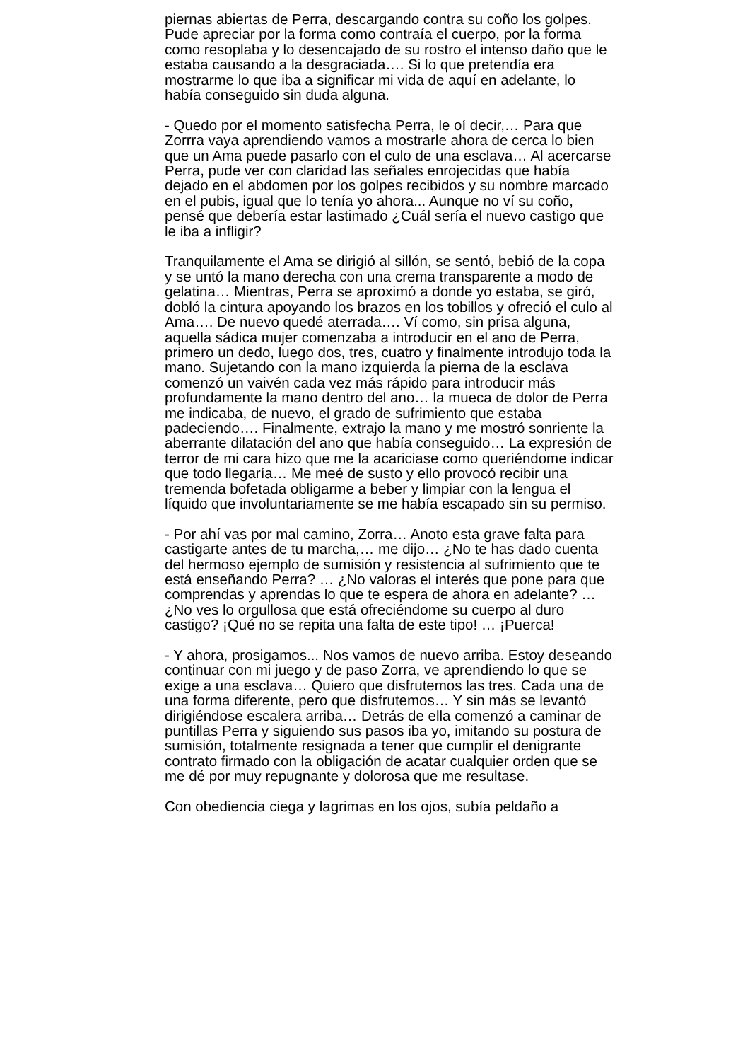piernas abiertas de Perra, descargando contra su coño los golpes.
Pude apreciar por la forma como contraía el cuerpo, por la forma
como resoplaba y lo desencajado de su rostro el intenso daño que le
estaba causando a la desgraciada…. Si lo que pretendía era
mostrarme lo que iba a significar mi vida de aquí en adelante, lo
había conseguido sin duda alguna.
- Quedo por el momento satisfecha Perra, le oí decir,… Para que
Zorrra vaya aprendiendo vamos a mostrarle ahora de cerca lo bien
que un Ama puede pasarlo con el culo de una esclava… Al acercarse
Perra, pude ver con claridad las señales enrojecidas que había
dejado en el abdomen por los golpes recibidos y su nombre marcado
en el pubis, igual que lo tenía yo ahora... Aunque no ví su coño,
pensé que debería estar lastimado ¿Cuál sería el nuevo castigo que
le iba a infligir?
Tranquilamente el Ama se dirigió al sillón, se sentó, bebió de la copa
y se untó la mano derecha con una crema transparente a modo de
gelatina… Mientras, Perra se aproximó a donde yo estaba, se giró,
dobló la cintura apoyando los brazos en los tobillos y ofreció el culo al
Ama…. De nuevo quedé aterrada…. Ví como, sin prisa alguna,
aquella sádica mujer comenzaba a introducir en el ano de Perra,
primero un dedo, luego dos, tres, cuatro y finalmente introdujo toda la
mano. Sujetando con la mano izquierda la pierna de la esclava
comenzó un vaivén cada vez más rápido para introducir más
profundamente la mano dentro del ano… la mueca de dolor de Perra
me indicaba, de nuevo, el grado de sufrimiento que estaba
padeciendo…. Finalmente, extrajo la mano y me mostró sonriente la
aberrante dilatación del ano que había conseguido… La expresión de
terror de mi cara hizo que me la acariciase como queriéndome indicar
que todo llegaría… Me meé de susto y ello provocó recibir una
tremenda bofetada obligarme a beber y limpiar con la lengua el
líquido que involuntariamente se me había escapado sin su permiso.
- Por ahí vas por mal camino, Zorra… Anoto esta grave falta para
castigarte antes de tu marcha,… me dijo… ¿No te has dado cuenta
del hermoso ejemplo de sumisión y resistencia al sufrimiento que te
está enseñando Perra? … ¿No valoras el interés que pone para que
comprendas y aprendas lo que te espera de ahora en adelante? …
¿No ves lo orgullosa que está ofreciéndome su cuerpo al duro
castigo? ¡Qué no se repita una falta de este tipo! … ¡Puerca!
- Y ahora, prosigamos... Nos vamos de nuevo arriba. Estoy deseando
continuar con mi juego y de paso Zorra, ve aprendiendo lo que se
exige a una esclava… Quiero que disfrutemos las tres. Cada una de
una forma diferente, pero que disfrutemos… Y sin más se levantó
dirigiéndose escalera arriba… Detrás de ella comenzó a caminar de
puntillas Perra y siguiendo sus pasos iba yo, imitando su postura de
sumisión, totalmente resignada a tener que cumplir el denigrante
contrato firmado con la obligación de acatar cualquier orden que se
me dé por muy repugnante y dolorosa que me resultase.
Con obediencia ciega y lagrimas en los ojos, subía peldaño a